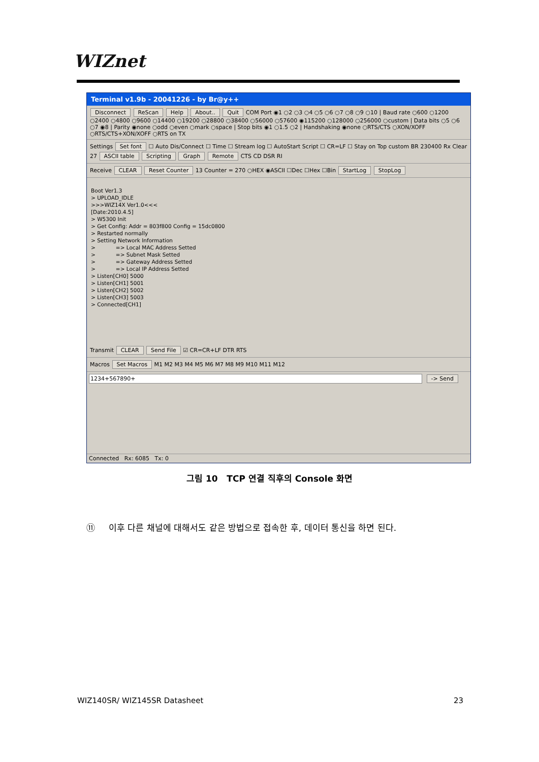WIZnet
Terminal v1.9b - 20041226 - by Br@y++
Disconnect ReScan Help About.. Quit COM Port ◉1 ○2 ○3 ○4 ○5 ○6 ○7 ○8 ○9 ○10 | Baud rate ○600 ○1200 ○2400 ○4800 ○9600 ○14400 ○19200 ○28800 ○38400 ○56000 ○57600 ◉115200 ○128000 ○256000 ○custom | Data bits ○5 ○6 ○7 ◉8 | Parity ◉none ○odd ○even ○mark ○space | Stop bits ◉1 ○1.5 ○2 | Handshaking ◉none ○RTS/CTS ○XON/XOFF ○RTS/CTS+XON/XOFF ○RTS on TX
Settings Set font ☐ Auto Dis/Connect ☐ Time ☐ Stream log ☐ AutoStart Script ☐ CR=LF ☐ Stay on Top custom BR 230400 Rx Clear 27 ASCII table Scripting Graph Remote CTS CD DSR RI
Receive CLEAR Reset Counter 13 Counter = 270 ○HEX ◉ASCII ☐Dec ☐Hex ☐Bin StartLog StopLog
Boot Ver1.3 > UPLOAD_IDLE >>>WIZ14X Ver1.0<<< [Date:2010.4.5] > W5300 Init > Get Config: Addr = 803f800 Config = 15dc0800 > Restarted normally > Setting Network Information > => Local MAC Address Setted > => Subnet Mask Setted > => Gateway Address Setted > => Local IP Address Setted > Listen[CH0] 5000 > Listen[CH1] 5001 > Listen[CH2] 5002 > Listen[CH3] 5003 > Connected[CH1]
Transmit CLEAR Send File ☑ CR=CR+LF DTR RTS
Macros Set Macros M1 M2 M3 M4 M5 M6 M7 M8 M9 M10 M11 M12
1234+567890+ -> Send
Connected Rx: 6085 Tx: 0
그림 10 TCP 연결 직후의 Console 화면
⑪ 이후 다른 채널에 대해서도 같은 방법으로 접속한 후, 데이터 통신을 하면 된다.
WIZ140SR/ WIZ145SR Datasheet 23